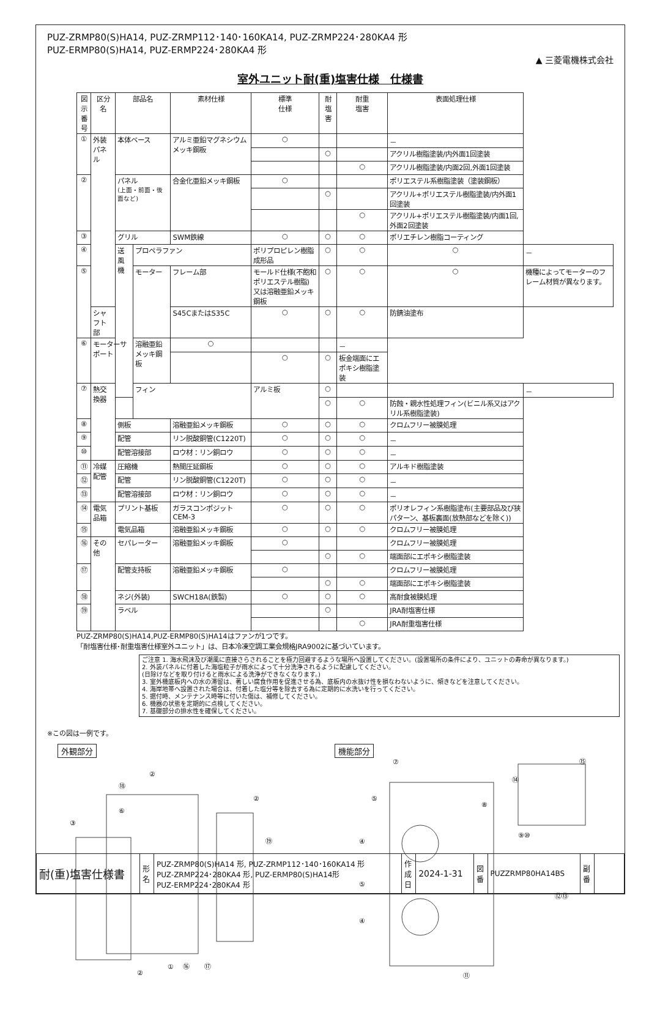PUZ-ZRMP80(S)HA14, PUZ-ZRMP112･140･160KA14, PUZ-ZRMP224･280KA4 形
PUZ-ERMP80(S)HA14, PUZ-ERMP224･280KA4 形
▲ 三菱電機株式会社
室外ユニット耐(重)塩害仕様　仕様書
| 図示 番号 | 区分名 | 部品名 | | 素材仕様 | 標準 仕様 | 耐塩害 | 耐重 塩害 | 表面処理仕様 | |
| --- | --- | --- | --- | --- | --- | --- | --- | --- | --- |
| ① | 外装パネル | 本体ベース | | アルミ亜鉛マグネシウムメッキ鋼板 | ○ | | | － | |
| | | | | | | ○ | | アクリル樹脂塗装/内外面1回塗装 | |
| | | | | | | | ○ | アクリル樹脂塗装/内面2回,外面1回塗装 | |
| ② | | パネル (上面・前面・後面など) | | 合金化亜鉛メッキ鋼板 | ○ | | | ポリエステル系樹脂塗装（塗装鋼板） | |
| | | | | | | ○ | | アクリル+ポリエステル樹脂塗装/内外面1回塗装 | |
| | | | | | | | ○ | アクリル+ポリエステル樹脂塗装/内面1回,外面2回塗装 | |
| ③ | | グリル | | SWM鉄線 | ○ | ○ | ○ | ポリエチレン樹脂コーティング | |
| ④ | | 送風機 | プロペラファン | | ポリプロピレン樹脂成形品 | ○ | ○ | ○ | － |
| ⑤ | | | モーター | フレーム部 | モールド仕様(不飽和ポリエステル樹脂) 又は溶融亜鉛メッキ鋼板 | ○ | ○ | ○ | 機種によってモーターのフレーム材質が異なります。 |
| | シャフト部 | | | S45CまたはS35C | ○ | ○ | ○ | 防錆油塗布 | |
| ⑥ | モーターサポート | | 溶融亜鉛メッキ鋼板 | ○ | | | － | | |
| | | | | | ○ | ○ | 板金端面にエポキシ樹脂塗装 | | |
| ⑦ | 熱交換器 | フィン | | アルミ板 | ○ | | | － | |
| | | | | | | ○ | ○ | 防蝕・親水性処理フィン(ビニル系又はアクリル系樹脂塗装) | |
| ⑧ | | 側板 | | 溶融亜鉛メッキ鋼板 | ○ | ○ | ○ | クロムフリー被膜処理 | |
| ⑨ | | 配管 | | リン脱酸銅管(C1220T) | ○ | ○ | ○ | － | |
| ⑩ | | 配管溶接部 | | ロウ材：リン銅ロウ | ○ | ○ | ○ | － | |
| ⑪ | 冷媒配管 | 圧縮機 | | 熱間圧延鋼板 | ○ | ○ | ○ | アルキド樹脂塗装 | |
| ⑫ | | 配管 | | リン脱酸銅管(C1220T) | ○ | ○ | ○ | － | |
| ⑬ | | 配管溶接部 | | ロウ材：リン銅ロウ | ○ | ○ | ○ | － | |
| ⑭ | 電気品箱 | プリント基板 | | ガラスコンポジット CEM-3 | ○ | ○ | ○ | ポリオレフィン系樹脂塗布(主要部品及び狭パターン、基板裏面(放熱部などを除く)) | |
| ⑮ | | 電気品箱 | | 溶融亜鉛メッキ鋼板 | ○ | ○ | ○ | クロムフリー被膜処理 | |
| ⑯ | その他 | セパレーター | | 溶融亜鉛メッキ鋼板 | ○ | | | クロムフリー被膜処理 | |
| | | | | | | ○ | ○ | 端面部にエポキシ樹脂塗装 | |
| ⑰ | | 配管支持板 | | 溶融亜鉛メッキ鋼板 | ○ | | | クロムフリー被膜処理 | |
| | | | | | | ○ | ○ | 端面部にエポキシ樹脂塗装 | |
| ⑱ | | ネジ(外装) | | SWCH18A(鉄製) | ○ | ○ | ○ | 高耐食被膜処理 | |
| ⑲ | | ラベル | | | | ○ | | JRA耐塩害仕様 | |
| | | | | | | | ○ | JRA耐重塩害仕様 | |
PUZ-ZRMP80(S)HA14,PUZ-ERMP80(S)HA14はファンが1つです。
「耐塩害仕様･耐重塩害仕様室外ユニット」は、日本冷凍空調工業会規格JRA9002に基づいています。
ご注意 1. 海水飛沫及び潮風に直接さらされることを極力回避するような場所へ設置してください。(設置場所の条件により、ユニットの寿命が異なります。)
2. 外装パネルに付着した海塩粒子が雨水によって十分洗浄されるように配慮してください。
(日除けなどを取り付けると雨水による洗浄ができなくなります。)
3. 室外機底板内への水の滞留は、著しい腐食作用を促進させる為、底板内の水抜け性を損なわないように、傾きなどを注意してください。
4. 海岸地帯へ設置された場合は、付着した塩分等を除去する為に定期的に水洗いを行ってください。
5. 据付時、メンテナンス時等に付いた傷は、補修してください。
6. 機器の状態を定期的に点検してください。
7. 基礎部分の排水性を確保してください。
※この図は一例です。
外観部分
②
③
⑥
①
⑯
⑰
②
⑲
⑱
②
機能部分
⑦
⑤
④
⑤
④
⑭
⑮
⑧
⑨⑩
⑫⑬
⑪
| 耐(重)塩害仕様書 | 形 名 | PUZ-ZRMP80(S)HA14 形, PUZ-ZRMP112･140･160KA14 形 PUZ-ZRMP224･280KA4 形, PUZ-ERMP80(S)HA14形 PUZ-ERMP224･280KA4 形 | 作 成 日 | 2024-1-31 | 図 番 | PUZZRMP80HA14BS | 副 番 | |